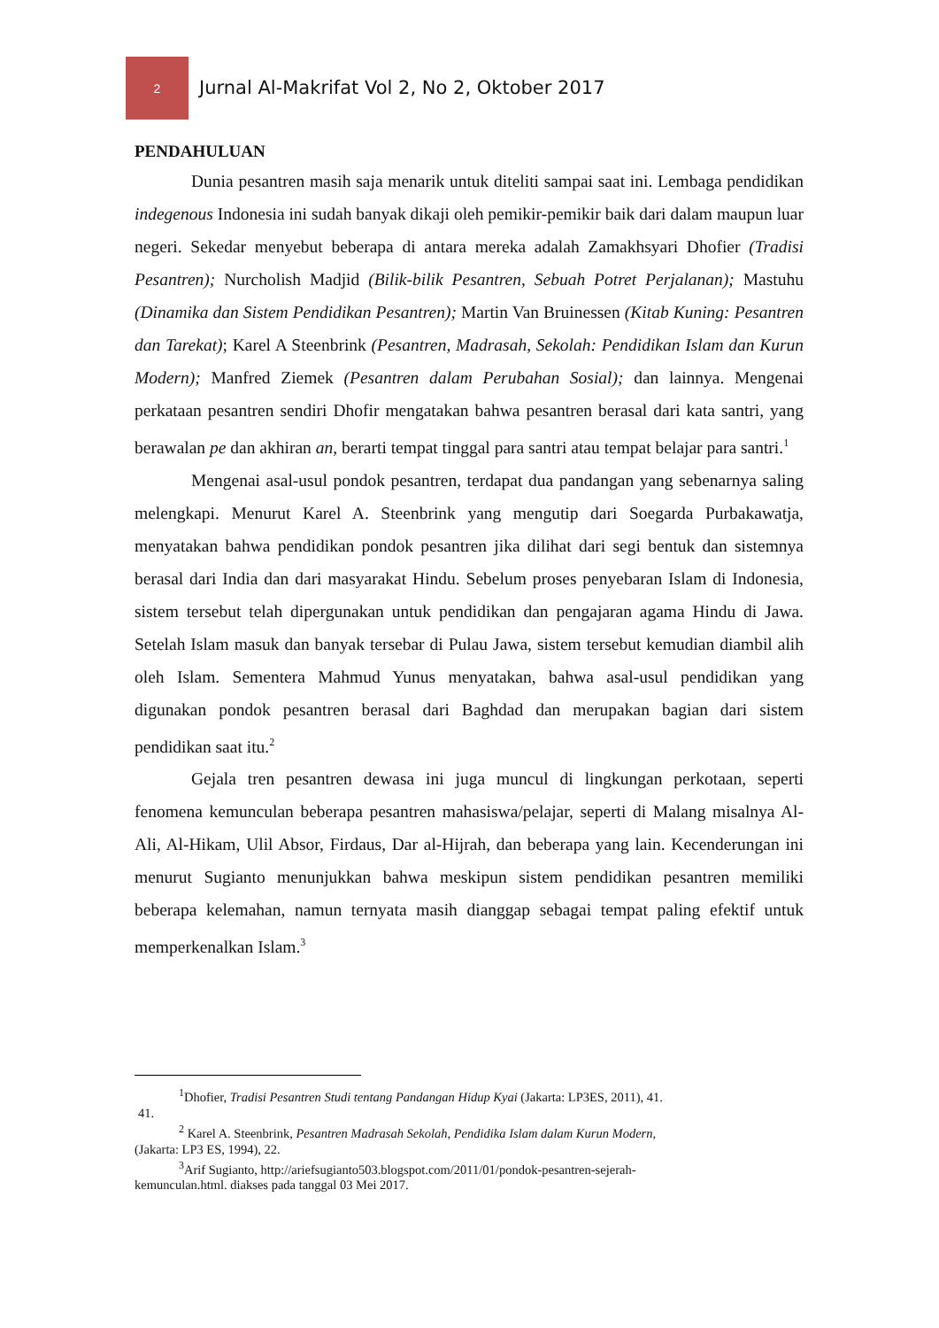2
Jurnal Al-Makrifat Vol 2, No 2, Oktober 2017
PENDAHULUAN
Dunia pesantren masih saja menarik untuk diteliti sampai saat ini. Lembaga pendidikan indegenous Indonesia ini sudah banyak dikaji oleh pemikir-pemikir baik dari dalam maupun luar negeri. Sekedar menyebut beberapa di antara mereka adalah Zamakhsyari Dhofier (Tradisi Pesantren); Nurcholish Madjid (Bilik-bilik Pesantren, Sebuah Potret Perjalanan); Mastuhu (Dinamika dan Sistem Pendidikan Pesantren); Martin Van Bruinessen (Kitab Kuning: Pesantren dan Tarekat); Karel A Steenbrink (Pesantren, Madrasah, Sekolah: Pendidikan Islam dan Kurun Modern); Manfred Ziemek (Pesantren dalam Perubahan Sosial); dan lainnya. Mengenai perkataan pesantren sendiri Dhofir mengatakan bahwa pesantren berasal dari kata santri, yang berawalan pe dan akhiran an, berarti tempat tinggal para santri atau tempat belajar para santri.<sup>1</sup>
Mengenai asal-usul pondok pesantren, terdapat dua pandangan yang sebenarnya saling melengkapi. Menurut Karel A. Steenbrink yang mengutip dari Soegarda Purbakawatja, menyatakan bahwa pendidikan pondok pesantren jika dilihat dari segi bentuk dan sistemnya berasal dari India dan dari masyarakat Hindu. Sebelum proses penyebaran Islam di Indonesia, sistem tersebut telah dipergunakan untuk pendidikan dan pengajaran agama Hindu di Jawa. Setelah Islam masuk dan banyak tersebar di Pulau Jawa, sistem tersebut kemudian diambil alih oleh Islam. Sementera Mahmud Yunus menyatakan, bahwa asal-usul pendidikan yang digunakan pondok pesantren berasal dari Baghdad dan merupakan bagian dari sistem pendidikan saat itu.<sup>2</sup>
Gejala tren pesantren dewasa ini juga muncul di lingkungan perkotaan, seperti fenomena kemunculan beberapa pesantren mahasiswa/pelajar, seperti di Malang misalnya Al-Ali, Al-Hikam, Ulil Absor, Firdaus, Dar al-Hijrah, dan beberapa yang lain. Kecenderungan ini menurut Sugianto menunjukkan bahwa meskipun sistem pendidikan pesantren memiliki beberapa kelemahan, namun ternyata masih dianggap sebagai tempat paling efektif untuk memperkenalkan Islam.<sup>3</sup>
<sup>1</sup> Dhofier, Tradisi Pesantren Studi tentang Pandangan Hidup Kyai (Jakarta: LP3ES, 2011), 41.
41.
<sup>2</sup> Karel A. Steenbrink, Pesantren Madrasah Sekolah, Pendidika Islam dalam Kurun Modern,
(Jakarta: LP3 ES, 1994), 22.
<sup>3</sup> Arif Sugianto, http://ariefsugianto503.blogspot.com/2011/01/pondok-pesantren-sejerah-
kemunculan.html. diakses pada tanggal 03 Mei 2017.